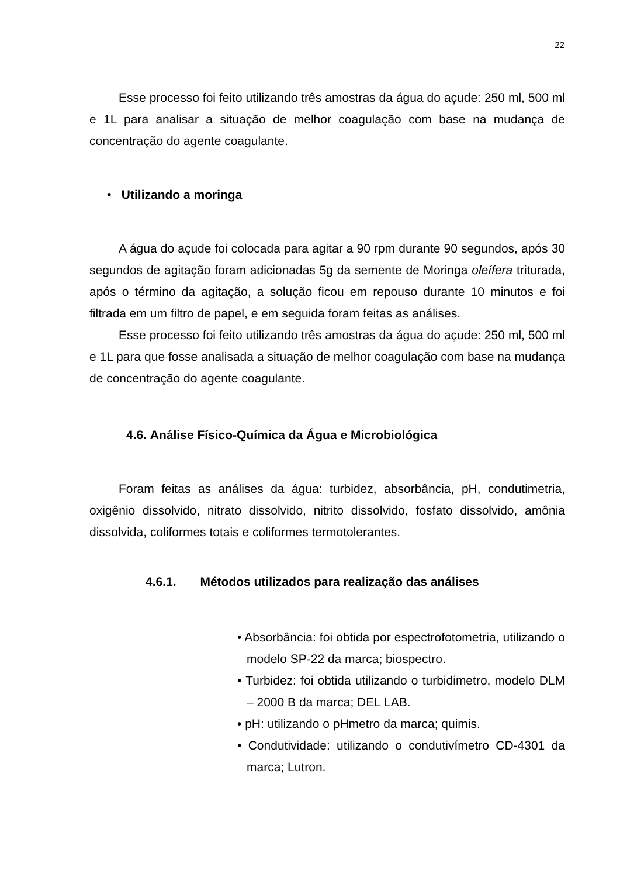22
Esse processo foi feito utilizando três amostras da água do açude: 250 ml, 500 ml e 1L para analisar a situação de melhor coagulação com base na mudança de concentração do agente coagulante.
• Utilizando a moringa
A água do açude foi colocada para agitar a 90 rpm durante 90 segundos, após 30 segundos de agitação foram adicionadas 5g da semente de Moringa oleífera triturada, após o término da agitação, a solução ficou em repouso durante 10 minutos e foi filtrada em um filtro de papel, e em seguida foram feitas as análises.
Esse processo foi feito utilizando três amostras da água do açude: 250 ml, 500 ml e 1L para que fosse analisada a situação de melhor coagulação com base na mudança de concentração do agente coagulante.
4.6. Análise Físico-Química da Água e Microbiológica
Foram feitas as análises da água: turbidez, absorbância, pH, condutimetria, oxigênio dissolvido, nitrato dissolvido, nitrito dissolvido, fosfato dissolvido, amônia dissolvida, coliformes totais e coliformes termotolerantes.
4.6.1. Métodos utilizados para realização das análises
• Absorbância: foi obtida por espectrofotometria, utilizando o modelo SP-22 da marca; biospectro.
• Turbidez: foi obtida utilizando o turbidimetro, modelo DLM – 2000 B da marca; DEL LAB.
• pH: utilizando o pHmetro da marca; quimis.
• Condutividade: utilizando o condutivímetro CD-4301 da marca; Lutron.